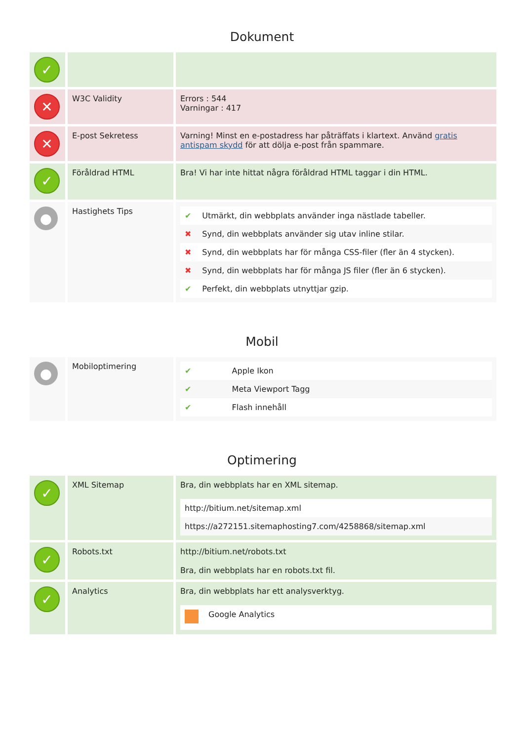Dokument
| ✓ | | |
| ✕ | W3C Validity | Errors : 544 Varningar : 417 |
| ✕ | E-post Sekretess | Varning! Minst en e-postadress har påträffats i klartext. Använd gratis antispam skydd för att dölja e-post från spammare. |
| ✓ | Föråldrad HTML | Bra! Vi har inte hittat några föråldrad HTML taggar i din HTML. |
| ● | Hastighets Tips | / ✔ / Utmärkt, din webbplats använder inga nästlade tabeller. / / ✖ / Synd, din webbplats använder sig utav inline stilar. / / ✖ / Synd, din webbplats har för många CSS-filer (fler än 4 stycken). / / ✖ / Synd, din webbplats har för många JS filer (fler än 6 stycken). / / ✔ / Perfekt, din webbplats utnyttjar gzip. / |
Mobil
| ● | Mobiloptimering | / ✔ / Apple Ikon / / ✔ / Meta Viewport Tagg / / ✔ / Flash innehåll / |
Optimering
| ✓ | XML Sitemap | Bra, din webbplats har en XML sitemap. / http://bitium.net/sitemap.xml / / https://a272151.sitemaphosting7.com/4258868/sitemap.xml / |
| ✓ | Robots.txt | http://bitium.net/robots.txt Bra, din webbplats har en robots.txt fil. |
| ✓ | Analytics | Bra, din webbplats har ett analysverktyg. / / Google Analytics / |